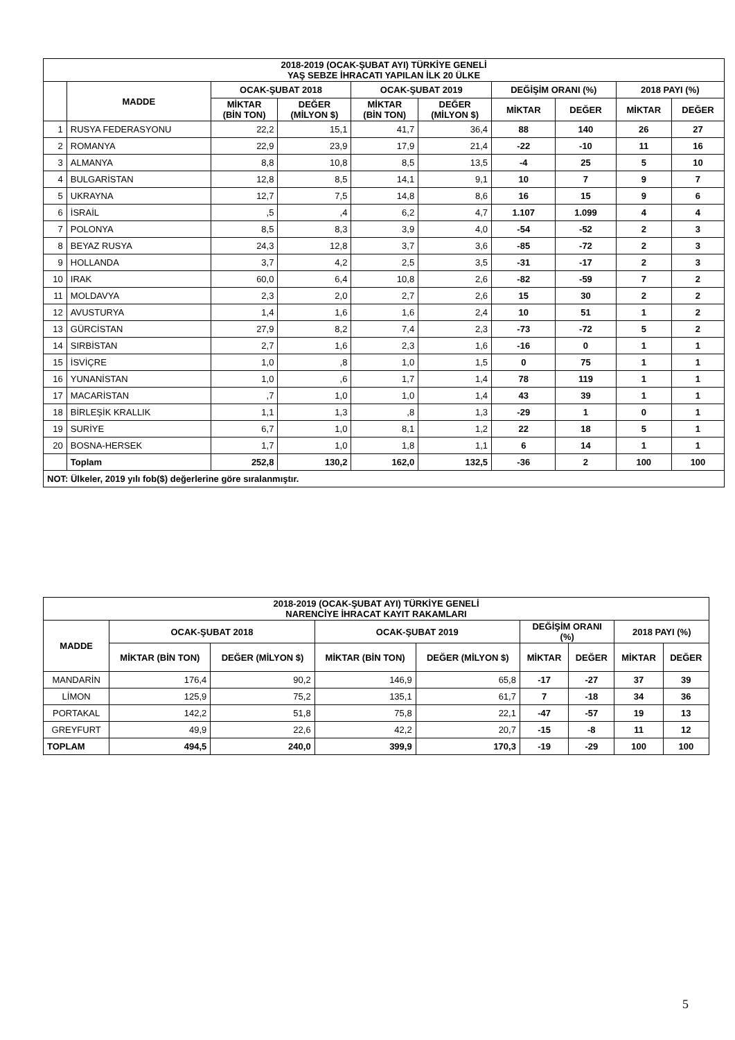| 2018-2019 (OCAK-ŞUBAT AYI) TÜRKİYE GENELİ YAŞ SEBZE İHRACATI YAPILAN İLK 20 ÜLKE | | | | | | | | | |
| --- | --- | --- | --- | --- | --- | --- | --- | --- | --- |
| | MADDE | OCAK-ŞUBAT 2018 | | OCAK-ŞUBAT 2019 | | DEĞİŞİM ORANI (%) | | 2018 PAYI (%) | |
| | | MİKTAR (BİN TON) | DEĞER (MİLYON $) | MİKTAR (BİN TON) | DEĞER (MİLYON $) | MİKTAR | DEĞER | MİKTAR | DEĞER |
| 1 | RUSYA FEDERASYONU | 22,2 | 15,1 | 41,7 | 36,4 | 88 | 140 | 26 | 27 |
| 2 | ROMANYA | 22,9 | 23,9 | 17,9 | 21,4 | -22 | -10 | 11 | 16 |
| 3 | ALMANYA | 8,8 | 10,8 | 8,5 | 13,5 | -4 | 25 | 5 | 10 |
| 4 | BULGARİSTAN | 12,8 | 8,5 | 14,1 | 9,1 | 10 | 7 | 9 | 7 |
| 5 | UKRAYNA | 12,7 | 7,5 | 14,8 | 8,6 | 16 | 15 | 9 | 6 |
| 6 | İSRAİL | ,5 | ,4 | 6,2 | 4,7 | 1.107 | 1.099 | 4 | 4 |
| 7 | POLONYA | 8,5 | 8,3 | 3,9 | 4,0 | -54 | -52 | 2 | 3 |
| 8 | BEYAZ RUSYA | 24,3 | 12,8 | 3,7 | 3,6 | -85 | -72 | 2 | 3 |
| 9 | HOLLANDA | 3,7 | 4,2 | 2,5 | 3,5 | -31 | -17 | 2 | 3 |
| 10 | IRAK | 60,0 | 6,4 | 10,8 | 2,6 | -82 | -59 | 7 | 2 |
| 11 | MOLDAVYA | 2,3 | 2,0 | 2,7 | 2,6 | 15 | 30 | 2 | 2 |
| 12 | AVUSTURYA | 1,4 | 1,6 | 1,6 | 2,4 | 10 | 51 | 1 | 2 |
| 13 | GÜRCİSTAN | 27,9 | 8,2 | 7,4 | 2,3 | -73 | -72 | 5 | 2 |
| 14 | SIRBİSTAN | 2,7 | 1,6 | 2,3 | 1,6 | -16 | 0 | 1 | 1 |
| 15 | İSVİÇRE | 1,0 | ,8 | 1,0 | 1,5 | 0 | 75 | 1 | 1 |
| 16 | YUNANİSTAN | 1,0 | ,6 | 1,7 | 1,4 | 78 | 119 | 1 | 1 |
| 17 | MACARİSTAN | ,7 | 1,0 | 1,0 | 1,4 | 43 | 39 | 1 | 1 |
| 18 | BİRLEŞİK KRALLIK | 1,1 | 1,3 | ,8 | 1,3 | -29 | 1 | 0 | 1 |
| 19 | SURİYE | 6,7 | 1,0 | 8,1 | 1,2 | 22 | 18 | 5 | 1 |
| 20 | BOSNA-HERSEK | 1,7 | 1,0 | 1,8 | 1,1 | 6 | 14 | 1 | 1 |
| | Toplam | 252,8 | 130,2 | 162,0 | 132,5 | -36 | 2 | 100 | 100 |
| NOT: Ülkeler, 2019 yılı fob($) değerlerine göre sıralanmıştır. | | | | | | | | | |
| 2018-2019 (OCAK-ŞUBAT AYI) TÜRKİYE GENELİ NARENCİYE İHRACAT KAYIT RAKAMLARI | | | | | | | | |
| --- | --- | --- | --- | --- | --- | --- | --- | --- |
| MADDE | OCAK-ŞUBAT 2018 | | OCAK-ŞUBAT 2019 | | DEĞİŞİM ORANI (%) | | 2018 PAYI (%) | |
| | MİKTAR (BİN TON) | DEĞER (MİLYON $) | MİKTAR (BİN TON) | DEĞER (MİLYON $) | MİKTAR | DEĞER | MİKTAR | DEĞER |
| MANDARİN | 176,4 | 90,2 | 146,9 | 65,8 | -17 | -27 | 37 | 39 |
| LİMON | 125,9 | 75,2 | 135,1 | 61,7 | 7 | -18 | 34 | 36 |
| PORTAKAL | 142,2 | 51,8 | 75,8 | 22,1 | -47 | -57 | 19 | 13 |
| GREYFURT | 49,9 | 22,6 | 42,2 | 20,7 | -15 | -8 | 11 | 12 |
| TOPLAM | 494,5 | 240,0 | 399,9 | 170,3 | -19 | -29 | 100 | 100 |
5